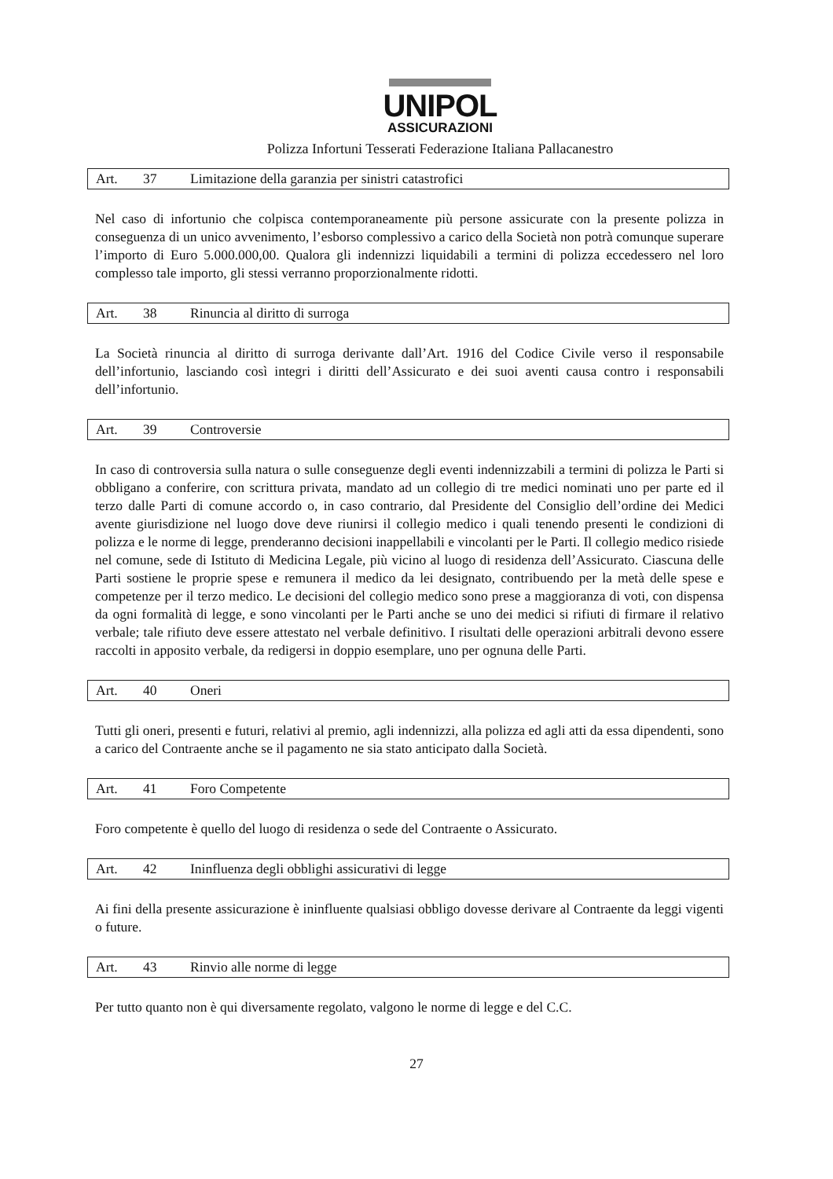UNIPOL
ASSICURAZIONI
Polizza Infortuni Tesserati Federazione Italiana Pallacanestro
Art. 37 Limitazione della garanzia per sinistri catastrofici
Nel caso di infortunio che colpisca contemporaneamente più persone assicurate con la presente polizza in conseguenza di un unico avvenimento, l’esborso complessivo a carico della Società non potrà comunque superare l’importo di Euro 5.000.000,00. Qualora gli indennizzi liquidabili a termini di polizza eccedessero nel loro complesso tale importo, gli stessi verranno proporzionalmente ridotti.
Art. 38 Rinuncia al diritto di surroga
La Società rinuncia al diritto di surroga derivante dall’Art. 1916 del Codice Civile verso il responsabile dell’infortunio, lasciando così integri i diritti dell’Assicurato e dei suoi aventi causa contro i responsabili dell’infortunio.
Art. 39 Controversie
In caso di controversia sulla natura o sulle conseguenze degli eventi indennizzabili a termini di polizza le Parti si obbligano a conferire, con scrittura privata, mandato ad un collegio di tre medici nominati uno per parte ed il terzo dalle Parti di comune accordo o, in caso contrario, dal Presidente del Consiglio dell’ordine dei Medici avente giurisdizione nel luogo dove deve riunirsi il collegio medico i quali tenendo presenti le condizioni di polizza e le norme di legge, prenderanno decisioni inappellabili e vincolanti per le Parti. Il collegio medico risiede nel comune, sede di Istituto di Medicina Legale, più vicino al luogo di residenza dell’Assicurato. Ciascuna delle Parti sostiene le proprie spese e remunera il medico da lei designato, contribuendo per la metà delle spese e competenze per il terzo medico. Le decisioni del collegio medico sono prese a maggioranza di voti, con dispensa da ogni formalità di legge, e sono vincolanti per le Parti anche se uno dei medici si rifiuti di firmare il relativo verbale; tale rifiuto deve essere attestato nel verbale definitivo. I risultati delle operazioni arbitrali devono essere raccolti in apposito verbale, da redigersi in doppio esemplare, uno per ognuna delle Parti.
Art. 40 Oneri
Tutti gli oneri, presenti e futuri, relativi al premio, agli indennizzi, alla polizza ed agli atti da essa dipendenti, sono a carico del Contraente anche se il pagamento ne sia stato anticipato dalla Società.
Art. 41 Foro Competente
Foro competente è quello del luogo di residenza o sede del Contraente o Assicurato.
Art. 42 Ininfluenza degli obblighi assicurativi di legge
Ai fini della presente assicurazione è ininfluente qualsiasi obbligo dovesse derivare al Contraente da leggi vigenti o future.
Art. 43 Rinvio alle norme di legge
Per tutto quanto non è qui diversamente regolato, valgono le norme di legge e del C.C.
27